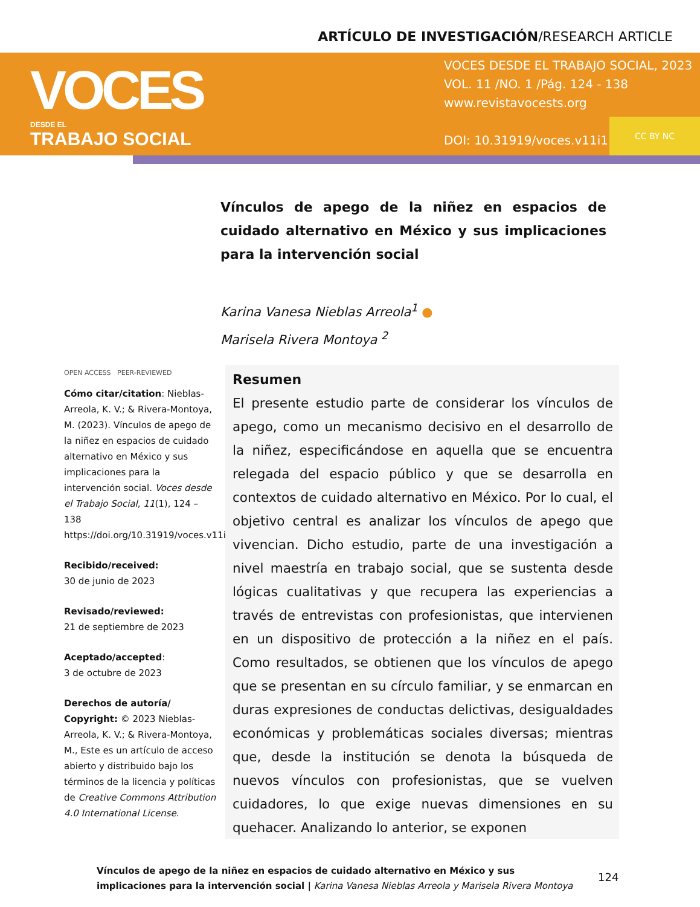ARTÍCULO DE INVESTIGACIÓN/RESEARCH ARTICLE
VOCES
DESDE EL
TRABAJO SOCIAL
VOCES DESDE EL TRABAJO SOCIAL, 2023
VOL. 11 /NO. 1 /Pág. 124 - 138
www.revistavocests.org
DOI: 10.31919/voces.v11i1.298
CC BY NC
Vínculos de apego de la niñez en espacios de cuidado alternativo en México y sus implicaciones para la intervención social
Karina Vanesa Nieblas Arreola<sup>1</sup> ●
Marisela Rivera Montoya <sup>2</sup>
OPEN ACCESS PEER-REVIEWED
Cómo citar/citation: Nieblas-Arreola, K. V.; & Rivera-Montoya, M. (2023). Vínculos de apego de la niñez en espacios de cuidado alternativo en México y sus implicaciones para la intervención social. Voces desde el Trabajo Social, 11(1), 124 – 138 https://doi.org/10.31919/voces.v11i1.298
Recibido/received:
30 de junio de 2023
Revisado/reviewed:
21 de septiembre de 2023
Aceptado/accepted:
3 de octubre de 2023
Derechos de autoría/ Copyright: © 2023 Nieblas-Arreola, K. V.; & Rivera-Montoya, M., Este es un artículo de acceso abierto y distribuido bajo los términos de la licencia y políticas de Creative Commons Attribution 4.0 International License.
Resumen
El presente estudio parte de considerar los vínculos de apego, como un mecanismo decisivo en el desarrollo de la niñez, especificándose en aquella que se encuentra relegada del espacio público y que se desarrolla en contextos de cuidado alternativo en México. Por lo cual, el objetivo central es analizar los vínculos de apego que vivencian. Dicho estudio, parte de una investigación a nivel maestría en trabajo social, que se sustenta desde lógicas cualitativas y que recupera las experiencias a través de entrevistas con profesionistas, que intervienen en un dispositivo de protección a la niñez en el país. Como resultados, se obtienen que los vínculos de apego que se presentan en su círculo familiar, y se enmarcan en duras expresiones de conductas delictivas, desigualdades económicas y problemáticas sociales diversas; mientras que, desde la institución se denota la búsqueda de nuevos vínculos con profesionistas, que se vuelven cuidadores, lo que exige nuevas dimensiones en su quehacer. Analizando lo anterior, se exponen
Vínculos de apego de la niñez en espacios de cuidado alternativo en México y sus implicaciones para la intervención social | Karina Vanesa Nieblas Arreola y Marisela Rivera Montoya
124